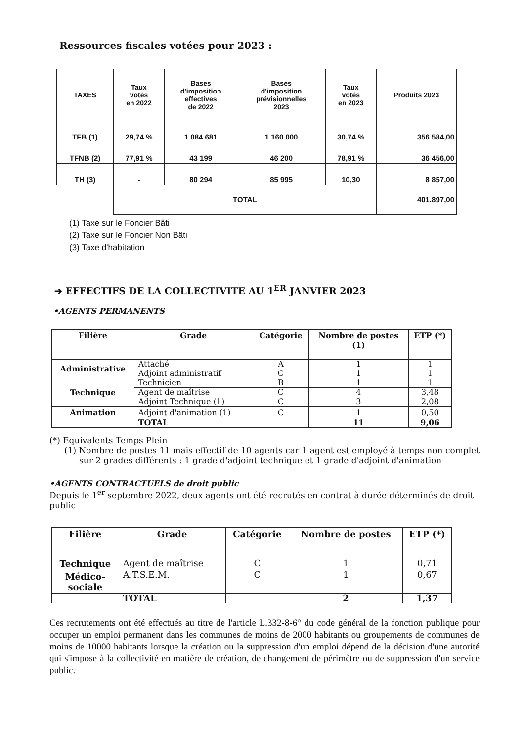Ressources fiscales votées pour 2023 :
| TAXES | Taux votés en 2022 | Bases d'imposition effectives de 2022 | Bases d'imposition prévisionnelles 2023 | Taux votés en 2023 | Produits 2023 |
| --- | --- | --- | --- | --- | --- |
| TFB (1) | 29,74 % | 1 084 681 | 1 160 000 | 30,74 % | 356 584,00 |
| TFNB (2) | 77,91 % | 43 199 | 46 200 | 78,91 % | 36 456,00 |
| TH (3) | - | 80 294 | 85 995 | 10,30 | 8 857,00 |
| | TOTAL | | | | 401.897,00 |
(1) Taxe sur le Foncier Bâti
(2) Taxe sur le Foncier Non Bâti
(3) Taxe d'habitation
➔ EFFECTIFS DE LA COLLECTIVITE AU 1<sup>ER</sup> JANVIER 2023
•AGENTS PERMANENTS
| Filière | Grade | Catégorie | Nombre de postes (1) | ETP (*) |
| --- | --- | --- | --- | --- |
| Administrative | Attaché | A | 1 | 1 |
| | Adjoint administratif | C | 1 | 1 |
| Technique | Technicien | B | 1 | 1 |
| | Agent de maîtrise | C | 4 | 3,48 |
| | Adjoint Technique (1) | C | 3 | 2,08 |
| Animation | Adjoint d'animation (1) | C | 1 | 0,50 |
| | TOTAL | | 11 | 9,06 |
(*) Equivalents Temps Plein
(1) Nombre de postes 11 mais effectif de 10 agents car 1 agent est employé à temps non complet sur 2 grades différents : 1 grade d'adjoint technique et 1 grade d'adjoint d'animation
•AGENTS CONTRACTUELS de droit public
Depuis le 1<sup>er</sup> septembre 2022, deux agents ont été recrutés en contrat à durée déterminés de droit public
| Filière | Grade | Catégorie | Nombre de postes | ETP (*) |
| --- | --- | --- | --- | --- |
| Technique | Agent de maîtrise | C | 1 | 0,71 |
| Médico- sociale | A.T.S.E.M. | C | 1 | 0,67 |
| | TOTAL | | 2 | 1,37 |
Ces recrutements ont été effectués au titre de l'article L.332-8-6° du code général de la fonction publique pour occuper un emploi permanent dans les communes de moins de 2000 habitants ou groupements de communes de moins de 10000 habitants lorsque la création ou la suppression d'un emploi dépend de la décision d'une autorité qui s'impose à la collectivité en matière de création, de changement de périmètre ou de suppression d'un service public.